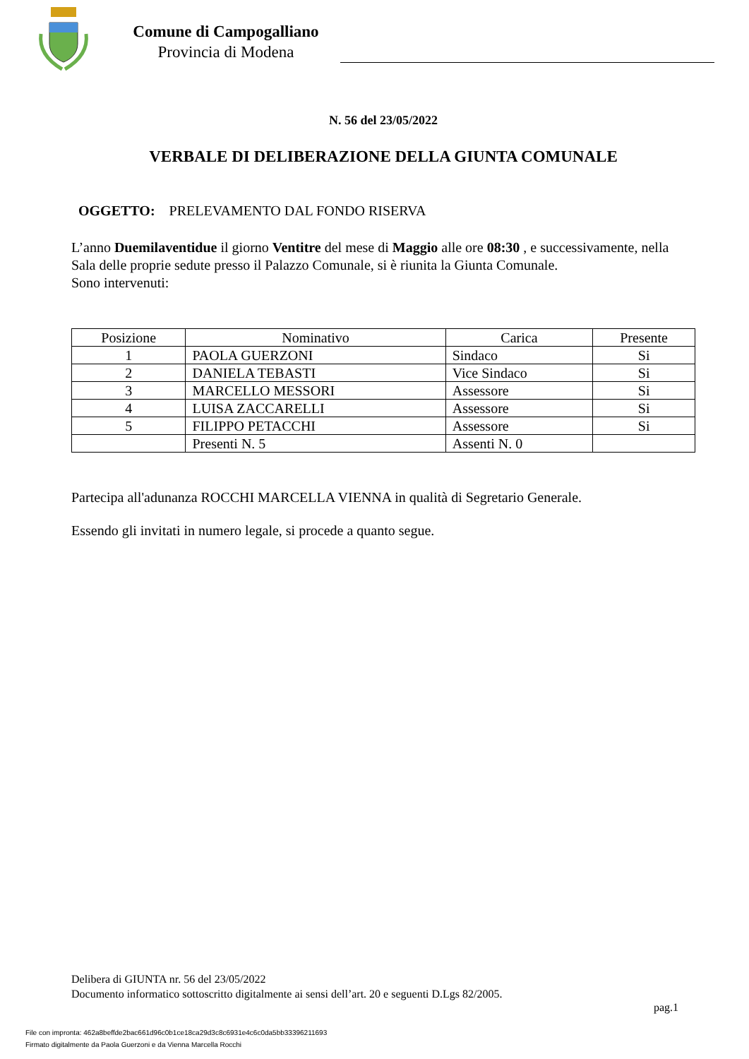Comune di Campogalliano
Provincia di Modena
N. 56 del 23/05/2022
VERBALE DI DELIBERAZIONE DELLA GIUNTA COMUNALE
OGGETTO: PRELEVAMENTO DAL FONDO RISERVA
L’anno Duemilaventidue il giorno Ventitre del mese di Maggio alle ore 08:30 , e successivamente, nella Sala delle proprie sedute presso il Palazzo Comunale, si è riunita la Giunta Comunale.
Sono intervenuti:
| Posizione | Nominativo | Carica | Presente |
| --- | --- | --- | --- |
| 1 | PAOLA GUERZONI | Sindaco | Si |
| 2 | DANIELA TEBASTI | Vice Sindaco | Si |
| 3 | MARCELLO MESSORI | Assessore | Si |
| 4 | LUISA ZACCARELLI | Assessore | Si |
| 5 | FILIPPO PETACCHI | Assessore | Si |
| | Presenti N. 5 | Assenti N. 0 | |
Partecipa all'adunanza ROCCHI MARCELLA VIENNA in qualità di Segretario Generale.
Essendo gli invitati in numero legale, si procede a quanto segue.
Delibera di GIUNTA nr. 56 del 23/05/2022
Documento informatico sottoscritto digitalmente ai sensi dell’art. 20 e seguenti D.Lgs 82/2005.
pag.1
File con impronta: 462a8beffde2bac661d96c0b1ce18ca29d3c8c6931e4c6c0da5bb33396211693
Firmato digitalmente da Paola Guerzoni e da Vienna Marcella Rocchi